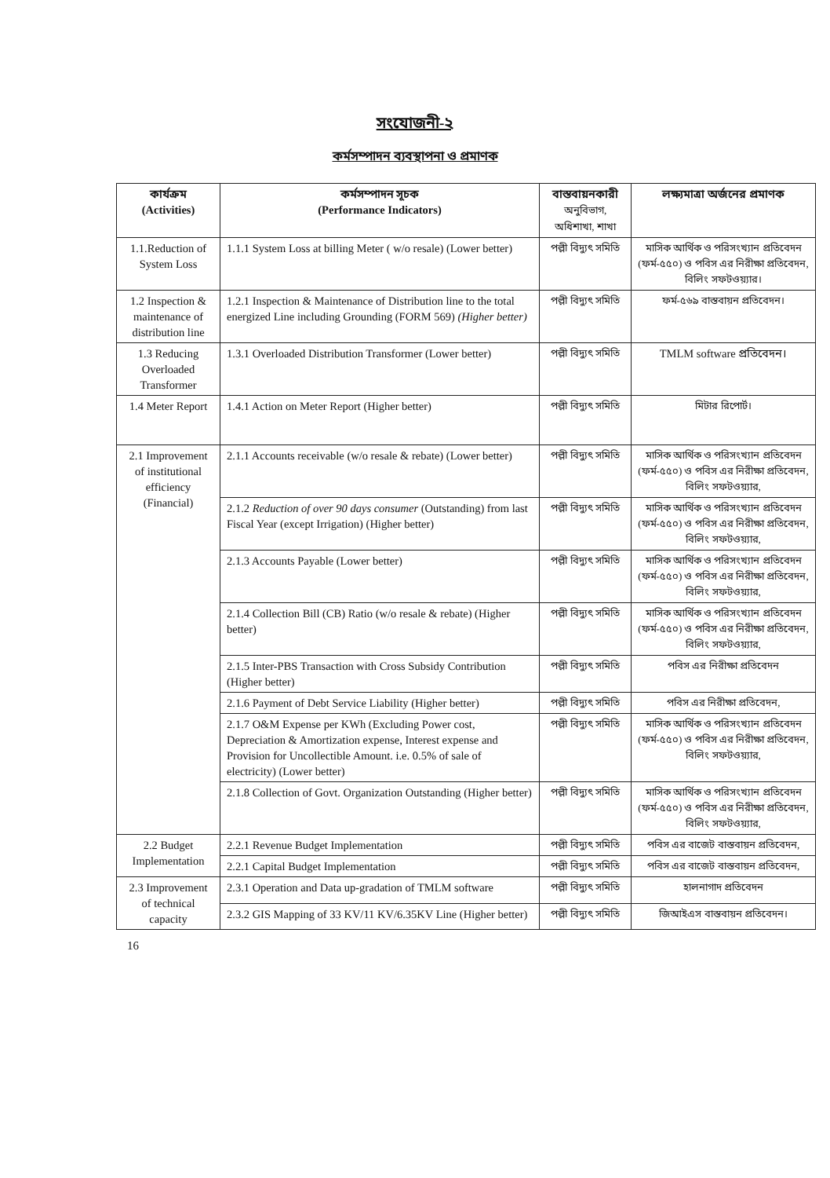সংযোজনী-২
কর্মসম্পাদন ব্যবস্থাপনা ও প্রমাণক
| কার্যক্রম (Activities) | কর্মসম্পাদন সূচক (Performance Indicators) | বাস্তবায়নকারী অনুবিভাগ, অধিশাখা, শাখা | লক্ষ্যমাত্রা অর্জনের প্রমাণক |
| --- | --- | --- | --- |
| 1.1.Reduction of System Loss | 1.1.1 System Loss at billing Meter ( w/o resale) (Lower better) | পল্লী বিদ্যুৎ সমিতি | মাসিক আর্থিক ও পরিসংখ্যান প্রতিবেদন (ফর্ম-৫৫০) ও পবিস এর নিরীক্ষা প্রতিবেদন, বিলিং সফটওয়্যার। |
| 1.2 Inspection & maintenance of distribution line | 1.2.1 Inspection & Maintenance of Distribution line to the total energized Line including Grounding (FORM 569) (Higher better) | পল্লী বিদ্যুৎ সমিতি | ফর্ম-৫৬৯ বাস্তবায়ন প্রতিবেদন। |
| 1.3 Reducing Overloaded Transformer | 1.3.1 Overloaded Distribution Transformer (Lower better) | পল্লী বিদ্যুৎ সমিতি | TMLM software প্রতিবেদন। |
| 1.4 Meter Report | 1.4.1 Action on Meter Report (Higher better) | পল্লী বিদ্যুৎ সমিতি | মিটার রিপোর্ট। |
| 2.1 Improvement of institutional efficiency (Financial) | 2.1.1 Accounts receivable (w/o resale & rebate) (Lower better) | পল্লী বিদ্যুৎ সমিতি | মাসিক আর্থিক ও পরিসংখ্যান প্রতিবেদন (ফর্ম-৫৫০) ও পবিস এর নিরীক্ষা প্রতিবেদন, বিলিং সফটওয়্যার, |
| | 2.1.2 Reduction of over 90 days consumer (Outstanding) from last Fiscal Year (except Irrigation) (Higher better) | পল্লী বিদ্যুৎ সমিতি | মাসিক আর্থিক ও পরিসংখ্যান প্রতিবেদন (ফর্ম-৫৫০) ও পবিস এর নিরীক্ষা প্রতিবেদন, বিলিং সফটওয়্যার, |
| | 2.1.3 Accounts Payable (Lower better) | পল্লী বিদ্যুৎ সমিতি | মাসিক আর্থিক ও পরিসংখ্যান প্রতিবেদন (ফর্ম-৫৫০) ও পবিস এর নিরীক্ষা প্রতিবেদন, বিলিং সফটওয়্যার, |
| | 2.1.4 Collection Bill (CB) Ratio (w/o resale & rebate) (Higher better) | পল্লী বিদ্যুৎ সমিতি | মাসিক আর্থিক ও পরিসংখ্যান প্রতিবেদন (ফর্ম-৫৫০) ও পবিস এর নিরীক্ষা প্রতিবেদন, বিলিং সফটওয়্যার, |
| | 2.1.5 Inter-PBS Transaction with Cross Subsidy Contribution (Higher better) | পল্লী বিদ্যুৎ সমিতি | পবিস এর নিরীক্ষা প্রতিবেদন |
| | 2.1.6 Payment of Debt Service Liability (Higher better) | পল্লী বিদ্যুৎ সমিতি | পবিস এর নিরীক্ষা প্রতিবেদন, |
| | 2.1.7 O&M Expense per KWh (Excluding Power cost, Depreciation & Amortization expense, Interest expense and Provision for Uncollectible Amount. i.e. 0.5% of sale of electricity) (Lower better) | পল্লী বিদ্যুৎ সমিতি | মাসিক আর্থিক ও পরিসংখ্যান প্রতিবেদন (ফর্ম-৫৫০) ও পবিস এর নিরীক্ষা প্রতিবেদন, বিলিং সফটওয়্যার, |
| | 2.1.8 Collection of Govt. Organization Outstanding (Higher better) | পল্লী বিদ্যুৎ সমিতি | মাসিক আর্থিক ও পরিসংখ্যান প্রতিবেদন (ফর্ম-৫৫০) ও পবিস এর নিরীক্ষা প্রতিবেদন, বিলিং সফটওয়্যার, |
| 2.2 Budget Implementation | 2.2.1 Revenue Budget Implementation | পল্লী বিদ্যুৎ সমিতি | পবিস এর বাজেট বাস্তবায়ন প্রতিবেদন, |
| | 2.2.1 Capital Budget Implementation | পল্লী বিদ্যুৎ সমিতি | পবিস এর বাজেট বাস্তবায়ন প্রতিবেদন, |
| 2.3 Improvement of technical capacity | 2.3.1 Operation and Data up-gradation of TMLM software | পল্লী বিদ্যুৎ সমিতি | হালনাগাদ প্রতিবেদন |
| | 2.3.2 GIS Mapping of 33 KV/11 KV/6.35KV Line (Higher better) | পল্লী বিদ্যুৎ সমিতি | জিআইএস বাস্তবায়ন প্রতিবেদন। |
16